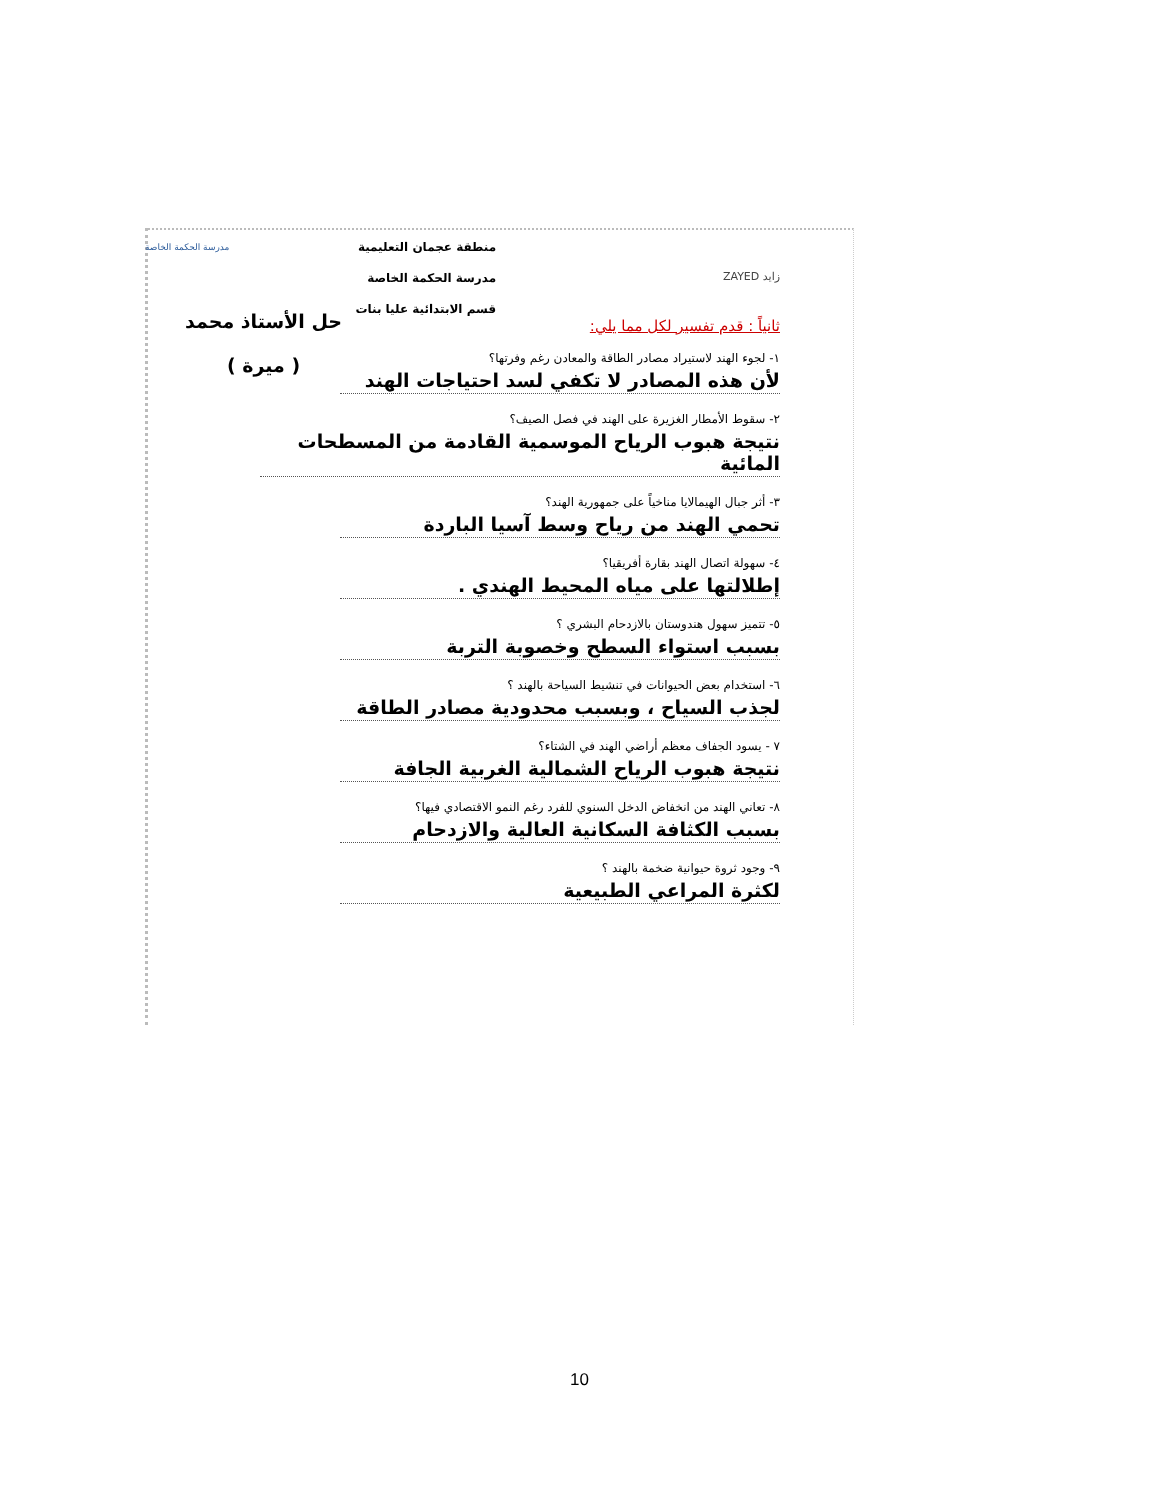زايد ZAYED
منطقة عجمان التعليمية
مدرسة الحكمة الخاصة
قسم الابتدائية عليا بنات
مدرسة الحكمة الخاصة
ثانياً : قدم تفسير لكل مما يلي:
١- لجوء الهند لاستيراد مصادر الطاقة والمعادن رغم وفرتها؟
لأن هذه المصادر لا تكفي لسد احتياجات الهند
٢- سقوط الأمطار الغزيرة على الهند في فصل الصيف؟
نتيجة هبوب الرياح الموسمية القادمة من المسطحات المائية
٣- أثر جبال الهيمالايا مناخياً على جمهورية الهند؟
تحمي الهند من رياح وسط آسيا الباردة
٤- سهولة اتصال الهند بقارة أفريقيا؟
إطلالتها على مياه المحيط الهندي .
٥- تتميز سهول هندوستان بالازدحام البشري ؟
بسبب استواء السطح وخصوبة التربة
٦- استخدام بعض الحيوانات في تنشيط السياحة بالهند ؟
لجذب السياح ، وبسبب محدودية مصادر الطاقة
٧ - يسود الجفاف معظم أراضي الهند في الشتاء؟
نتيجة هبوب الرياح الشمالية الغربية الجافة
٨- تعاني الهند من انخفاض الدخل السنوي للفرد رغم النمو الاقتصادي فيها؟
بسبب الكثافة السكانية العالية والازدحام
٩- وجود ثروة حيوانية ضخمة بالهند ؟
لكثرة المراعي الطبيعية
حل الأستاذ محمد
( ميرة )
10